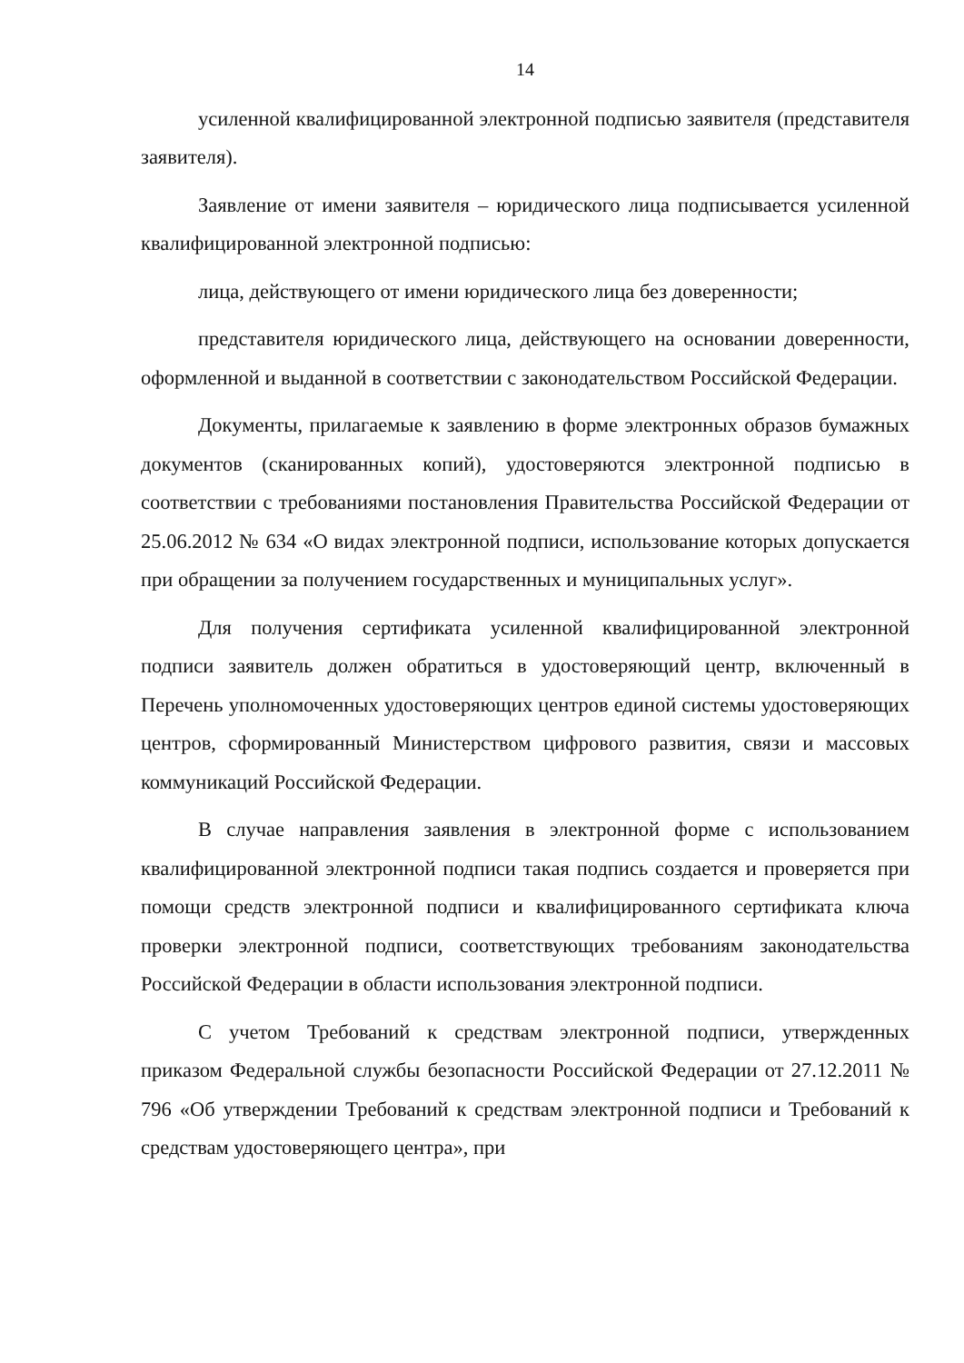14
усиленной квалифицированной электронной подписью заявителя (представителя заявителя).
Заявление от имени заявителя – юридического лица подписывается усиленной квалифицированной электронной подписью:
лица, действующего от имени юридического лица без доверенности;
представителя юридического лица, действующего на основании доверенности, оформленной и выданной в соответствии с законодательством Российской Федерации.
Документы, прилагаемые к заявлению в форме электронных образов бумажных документов (сканированных копий), удостоверяются электронной подписью в соответствии с требованиями постановления Правительства Российской Федерации от 25.06.2012 № 634 «О видах электронной подписи, использование которых допускается при обращении за получением государственных и муниципальных услуг».
Для получения сертификата усиленной квалифицированной электронной подписи заявитель должен обратиться в удостоверяющий центр, включенный в Перечень уполномоченных удостоверяющих центров единой системы удостоверяющих центров, сформированный Министерством цифрового развития, связи и массовых коммуникаций Российской Федерации.
В случае направления заявления в электронной форме с использованием квалифицированной электронной подписи такая подпись создается и проверяется при помощи средств электронной подписи и квалифицированного сертификата ключа проверки электронной подписи, соответствующих требованиям законодательства Российской Федерации в области использования электронной подписи.
С учетом Требований к средствам электронной подписи, утвержденных приказом Федеральной службы безопасности Российской Федерации от 27.12.2011 № 796 «Об утверждении Требований к средствам электронной подписи и Требований к средствам удостоверяющего центра», при